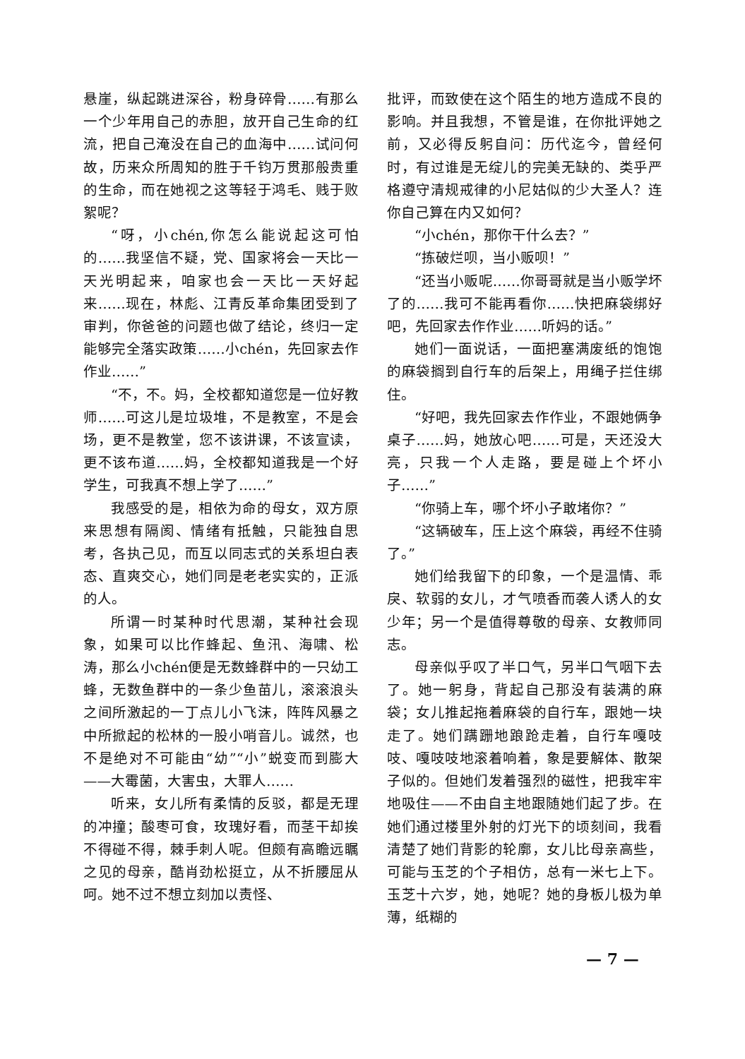悬崖，纵起跳进深谷，粉身碎骨……有那么一个少年用自己的赤胆，放开自己生命的红流，把自己淹没在自己的血海中……试问何故，历来众所周知的胜于千钧万贯那般贵重的生命，而在她视之这等轻于鸿毛、贱于败絮呢？
“呀，小chén,你怎么能说起这可怕的……我坚信不疑，党、国家将会一天比一天光明起来，咱家也会一天比一天好起来……现在，林彪、江青反革命集团受到了审判，你爸爸的问题也做了结论，终归一定能够完全落实政策……小chén，先回家去作作业……”
“不，不。妈，全校都知道您是一位好教师……可这儿是垃圾堆，不是教室，不是会场，更不是教堂，您不该讲课，不该宣读，更不该布道……妈，全校都知道我是一个好学生，可我真不想上学了……”
我感受的是，相依为命的母女，双方原来思想有隔阂、情绪有抵触，只能独自思考，各执己见，而互以同志式的关系坦白表态、直爽交心，她们同是老老实实的，正派的人。
所谓一时某种时代思潮，某种社会现象，如果可以比作蜂起、鱼汛、海啸、松涛，那么小chén便是无数蜂群中的一只幼工蜂，无数鱼群中的一条少鱼苗儿，滚滚浪头之间所激起的一丁点儿小飞沫，阵阵风暴之中所掀起的松林的一股小哨音儿。诚然，也不是绝对不可能由“幼”“小”蜕变而到膨大——大霉菌，大害虫，大罪人……
听来，女儿所有柔情的反驳，都是无理的冲撞；酸枣可食，玫瑰好看，而茎干却挨不得碰不得，棘手刺人呢。但颇有高瞻远瞩之见的母亲，酷肖劲松挺立，从不折腰屈从呵。她不过不想立刻加以责怪、
批评，而致使在这个陌生的地方造成不良的影响。并且我想，不管是谁，在你批评她之前，又必得反躬自问：历代迄今，曾经何时，有过谁是无绽儿的完美无缺的、类乎严格遵守清规戒律的小尼姑似的少大圣人？连你自己算在内又如何？
“小chén，那你干什么去？”
“拣破烂呗，当小贩呗！”
“还当小贩呢……你哥哥就是当小贩学坏了的……我可不能再看你……快把麻袋绑好吧，先回家去作作业……听妈的话。”
她们一面说话，一面把塞满废纸的饱饱的麻袋搁到自行车的后架上，用绳子拦住绑住。
“好吧，我先回家去作作业，不跟她俩争桌子……妈，她放心吧……可是，天还没大亮，只我一个人走路，要是碰上个坏小子……”
“你骑上车，哪个坏小子敢堵你？”
“这辆破车，压上这个麻袋，再经不住骑了。”
她们给我留下的印象，一个是温情、乖戾、软弱的女儿，才气喷香而袭人诱人的女少年；另一个是值得尊敬的母亲、女教师同志。
母亲似乎叹了半口气，另半口气咽下去了。她一躬身，背起自己那没有装满的麻袋；女儿推起拖着麻袋的自行车，跟她一块走了。她们蹒跚地踉跄走着，自行车嘎吱吱、嘎吱吱地滚着响着，象是要解体、散架子似的。但她们发着强烈的磁性，把我牢牢地吸住——不由自主地跟随她们起了步。在她们通过楼里外射的灯光下的顷刻间，我看清楚了她们背影的轮廓，女儿比母亲高些，可能与玉芝的个子相仿，总有一米七上下。玉芝十六岁，她，她呢？她的身板儿极为单薄，纸糊的
— 7 —